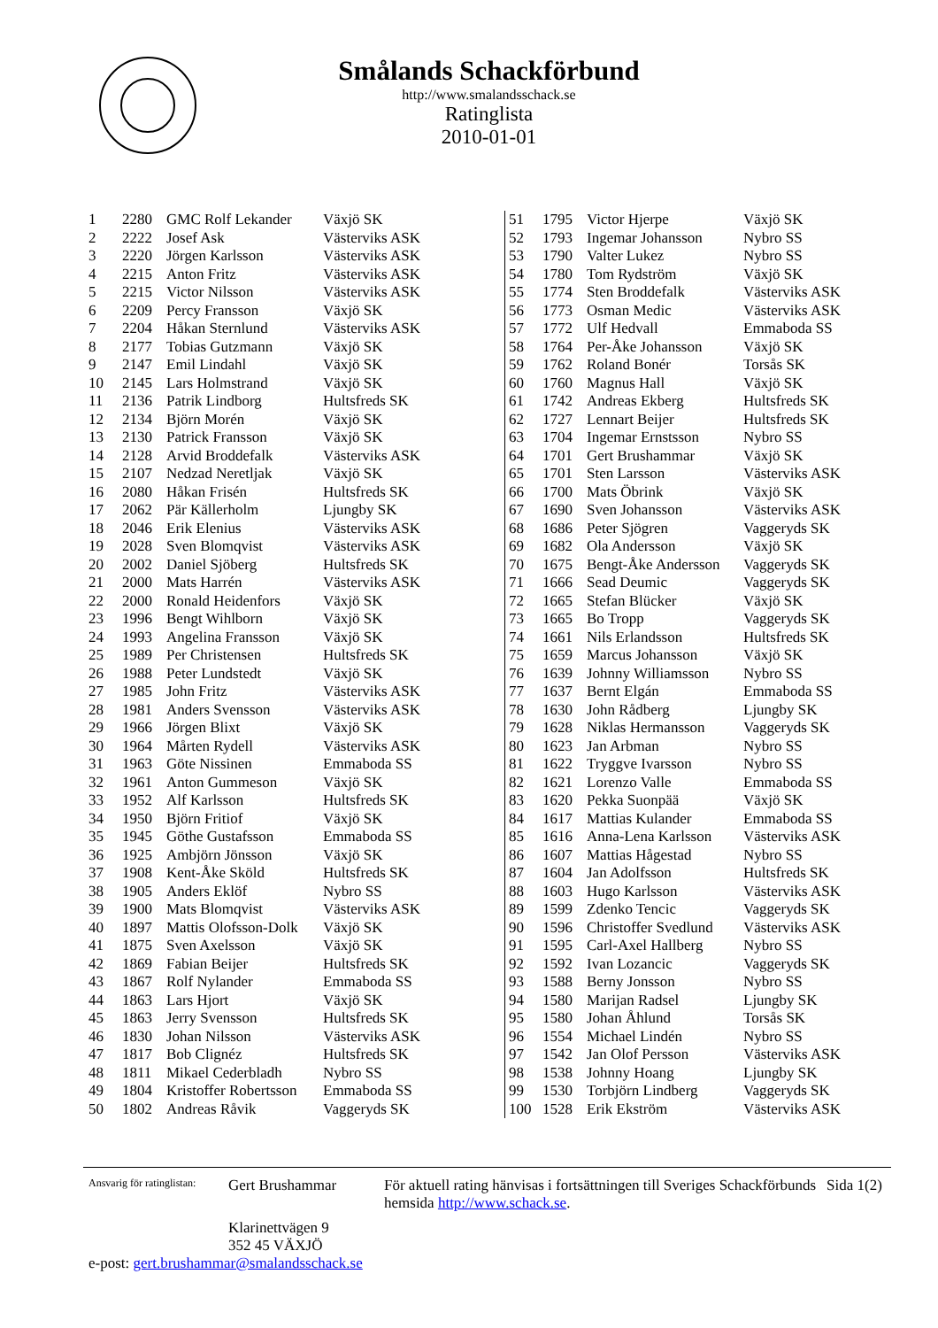Smålands Schackförbund
http://www.smalandsschack.se
Ratinglista
2010-01-01
| 1 | 2280 | GMC Rolf Lekander | Växjö SK |
| 2 | 2222 | Josef Ask | Västerviks ASK |
| 3 | 2220 | Jörgen Karlsson | Västerviks ASK |
| 4 | 2215 | Anton Fritz | Västerviks ASK |
| 5 | 2215 | Victor Nilsson | Västerviks ASK |
| 6 | 2209 | Percy Fransson | Växjö SK |
| 7 | 2204 | Håkan Sternlund | Västerviks ASK |
| 8 | 2177 | Tobias Gutzmann | Växjö SK |
| 9 | 2147 | Emil Lindahl | Växjö SK |
| 10 | 2145 | Lars Holmstrand | Växjö SK |
| 11 | 2136 | Patrik Lindborg | Hultsfreds SK |
| 12 | 2134 | Björn Morén | Växjö SK |
| 13 | 2130 | Patrick Fransson | Växjö SK |
| 14 | 2128 | Arvid Broddefalk | Västerviks ASK |
| 15 | 2107 | Nedzad Neretljak | Växjö SK |
| 16 | 2080 | Håkan Frisén | Hultsfreds SK |
| 17 | 2062 | Pär Källerholm | Ljungby SK |
| 18 | 2046 | Erik Elenius | Västerviks ASK |
| 19 | 2028 | Sven Blomqvist | Västerviks ASK |
| 20 | 2002 | Daniel Sjöberg | Hultsfreds SK |
| 21 | 2000 | Mats Harrén | Västerviks ASK |
| 22 | 2000 | Ronald Heidenfors | Växjö SK |
| 23 | 1996 | Bengt Wihlborn | Växjö SK |
| 24 | 1993 | Angelina Fransson | Växjö SK |
| 25 | 1989 | Per Christensen | Hultsfreds SK |
| 26 | 1988 | Peter Lundstedt | Växjö SK |
| 27 | 1985 | John Fritz | Västerviks ASK |
| 28 | 1981 | Anders Svensson | Västerviks ASK |
| 29 | 1966 | Jörgen Blixt | Växjö SK |
| 30 | 1964 | Mårten Rydell | Västerviks ASK |
| 31 | 1963 | Göte Nissinen | Emmaboda SS |
| 32 | 1961 | Anton Gummeson | Växjö SK |
| 33 | 1952 | Alf Karlsson | Hultsfreds SK |
| 34 | 1950 | Björn Fritiof | Växjö SK |
| 35 | 1945 | Göthe Gustafsson | Emmaboda SS |
| 36 | 1925 | Ambjörn Jönsson | Växjö SK |
| 37 | 1908 | Kent-Åke Sköld | Hultsfreds SK |
| 38 | 1905 | Anders Eklöf | Nybro SS |
| 39 | 1900 | Mats Blomqvist | Västerviks ASK |
| 40 | 1897 | Mattis Olofsson-Dolk | Växjö SK |
| 41 | 1875 | Sven Axelsson | Växjö SK |
| 42 | 1869 | Fabian Beijer | Hultsfreds SK |
| 43 | 1867 | Rolf Nylander | Emmaboda SS |
| 44 | 1863 | Lars Hjort | Växjö SK |
| 45 | 1863 | Jerry Svensson | Hultsfreds SK |
| 46 | 1830 | Johan Nilsson | Västerviks ASK |
| 47 | 1817 | Bob Clignéz | Hultsfreds SK |
| 48 | 1811 | Mikael Cederbladh | Nybro SS |
| 49 | 1804 | Kristoffer Robertsson | Emmaboda SS |
| 50 | 1802 | Andreas Råvik | Vaggeryds SK |
| 51 | 1795 | Victor Hjerpe | Växjö SK |
| 52 | 1793 | Ingemar Johansson | Nybro SS |
| 53 | 1790 | Valter Lukez | Nybro SS |
| 54 | 1780 | Tom Rydström | Växjö SK |
| 55 | 1774 | Sten Broddefalk | Västerviks ASK |
| 56 | 1773 | Osman Medic | Västerviks ASK |
| 57 | 1772 | Ulf Hedvall | Emmaboda SS |
| 58 | 1764 | Per-Åke Johansson | Växjö SK |
| 59 | 1762 | Roland Bonér | Torsås SK |
| 60 | 1760 | Magnus Hall | Växjö SK |
| 61 | 1742 | Andreas Ekberg | Hultsfreds SK |
| 62 | 1727 | Lennart Beijer | Hultsfreds SK |
| 63 | 1704 | Ingemar Ernstsson | Nybro SS |
| 64 | 1701 | Gert Brushammar | Växjö SK |
| 65 | 1701 | Sten Larsson | Västerviks ASK |
| 66 | 1700 | Mats Öbrink | Växjö SK |
| 67 | 1690 | Sven Johansson | Västerviks ASK |
| 68 | 1686 | Peter Sjögren | Vaggeryds SK |
| 69 | 1682 | Ola Andersson | Växjö SK |
| 70 | 1675 | Bengt-Åke Andersson | Vaggeryds SK |
| 71 | 1666 | Sead Deumic | Vaggeryds SK |
| 72 | 1665 | Stefan Blücker | Växjö SK |
| 73 | 1665 | Bo Tropp | Vaggeryds SK |
| 74 | 1661 | Nils Erlandsson | Hultsfreds SK |
| 75 | 1659 | Marcus Johansson | Växjö SK |
| 76 | 1639 | Johnny Williamsson | Nybro SS |
| 77 | 1637 | Bernt Elgán | Emmaboda SS |
| 78 | 1630 | John Rådberg | Ljungby SK |
| 79 | 1628 | Niklas Hermansson | Vaggeryds SK |
| 80 | 1623 | Jan Arbman | Nybro SS |
| 81 | 1622 | Tryggve Ivarsson | Nybro SS |
| 82 | 1621 | Lorenzo Valle | Emmaboda SS |
| 83 | 1620 | Pekka Suonpää | Växjö SK |
| 84 | 1617 | Mattias Kulander | Emmaboda SS |
| 85 | 1616 | Anna-Lena Karlsson | Västerviks ASK |
| 86 | 1607 | Mattias Hågestad | Nybro SS |
| 87 | 1604 | Jan Adolfsson | Hultsfreds SK |
| 88 | 1603 | Hugo Karlsson | Västerviks ASK |
| 89 | 1599 | Zdenko Tencic | Vaggeryds SK |
| 90 | 1596 | Christoffer Svedlund | Västerviks ASK |
| 91 | 1595 | Carl-Axel Hallberg | Nybro SS |
| 92 | 1592 | Ivan Lozancic | Vaggeryds SK |
| 93 | 1588 | Berny Jonsson | Nybro SS |
| 94 | 1580 | Marijan Radsel | Ljungby SK |
| 95 | 1580 | Johan Åhlund | Torsås SK |
| 96 | 1554 | Michael Lindén | Nybro SS |
| 97 | 1542 | Jan Olof Persson | Västerviks ASK |
| 98 | 1538 | Johnny Hoang | Ljungby SK |
| 99 | 1530 | Torbjörn Lindberg | Vaggeryds SK |
| 100 | 1528 | Erik Ekström | Västerviks ASK |
Ansvarig för ratinglistan:
Gert Brushammar För aktuell rating hänvisas i fortsättningen till Sveriges Schackförbunds hemsida http://www.schack.se.
Sida 1(2)
Klarinettvägen 9
352 45 VÄXJÖ
e-post: gert.brushammar@smalandsschack.se